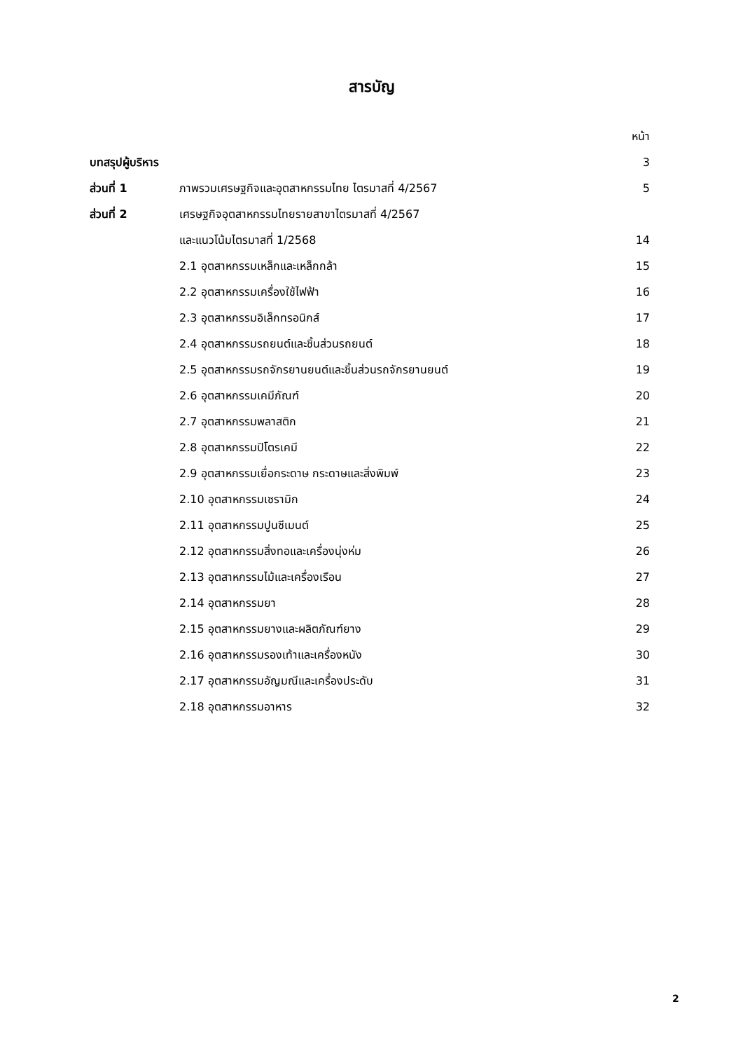สารบัญ
| | | หน้า |
| บทสรุปผู้บริหาร | | 3 |
| ส่วนที่ 1 | ภาพรวมเศรษฐกิจและอุตสาหกรรมไทย ไตรมาสที่ 4/2567 | 5 |
| ส่วนที่ 2 | เศรษฐกิจอุตสาหกรรมไทยรายสาขาไตรมาสที่ 4/2567 | |
| | และแนวโน้มไตรมาสที่ 1/2568 | 14 |
| | 2.1 อุตสาหกรรมเหล็กและเหล็กกล้า | 15 |
| | 2.2 อุตสาหกรรมเครื่องใช้ไฟฟ้า | 16 |
| | 2.3 อุตสาหกรรมอิเล็กทรอนิกส์ | 17 |
| | 2.4 อุตสาหกรรมรถยนต์และชิ้นส่วนรถยนต์ | 18 |
| | 2.5 อุตสาหกรรมรถจักรยานยนต์และชิ้นส่วนรถจักรยานยนต์ | 19 |
| | 2.6 อุตสาหกรรมเคมีภัณฑ์ | 20 |
| | 2.7 อุตสาหกรรมพลาสติก | 21 |
| | 2.8 อุตสาหกรรมปิโตรเคมี | 22 |
| | 2.9 อุตสาหกรรมเยื่อกระดาษ กระดาษและสิ่งพิมพ์ | 23 |
| | 2.10 อุตสาหกรรมเซรามิก | 24 |
| | 2.11 อุตสาหกรรมปูนซีเมนต์ | 25 |
| | 2.12 อุตสาหกรรมสิ่งทอและเครื่องนุ่งห่ม | 26 |
| | 2.13 อุตสาหกรรมไม้และเครื่องเรือน | 27 |
| | 2.14 อุตสาหกรรมยา | 28 |
| | 2.15 อุตสาหกรรมยางและผลิตภัณฑ์ยาง | 29 |
| | 2.16 อุตสาหกรรมรองเท้าและเครื่องหนัง | 30 |
| | 2.17 อุตสาหกรรมอัญมณีและเครื่องประดับ | 31 |
| | 2.18 อุตสาหกรรมอาหาร | 32 |
2